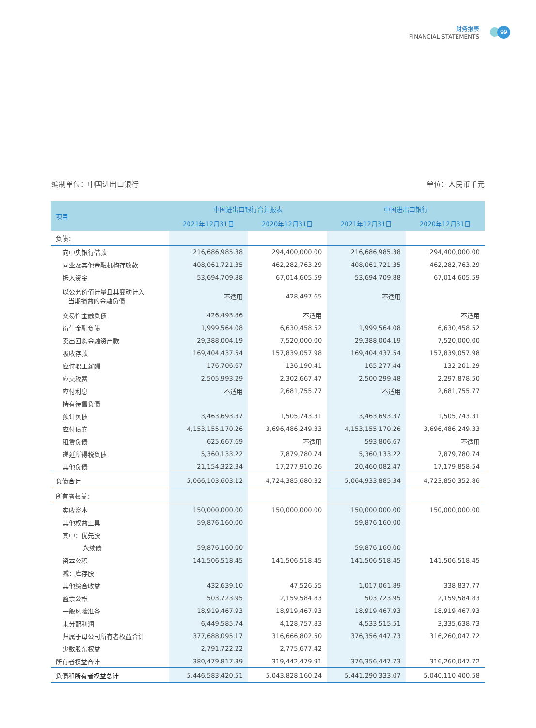财务报表
FINANCIAL STATEMENTS
99
编制单位：中国进出口银行 单位：人民币千元
| 项目 | 中国进出口银行合并报表 | | 中国进出口银行 | |
| --- | --- | --- | --- | --- |
| | 2021年12月31日 | 2020年12月31日 | 2021年12月31日 | 2020年12月31日 |
| 负债： | | | | |
| 向中央银行借款 | 216,686,985.38 | 294,400,000.00 | 216,686,985.38 | 294,400,000.00 |
| 同业及其他金融机构存放款 | 408,061,721.35 | 462,282,763.29 | 408,061,721.35 | 462,282,763.29 |
| 拆入资金 | 53,694,709.88 | 67,014,605.59 | 53,694,709.88 | 67,014,605.59 |
| 以公允价值计量且其变动计入 当期损益的金融负债 | 不适用 | 428,497.65 | 不适用 | |
| 交易性金融负债 | 426,493.86 | 不适用 | | 不适用 |
| 衍生金融负债 | 1,999,564.08 | 6,630,458.52 | 1,999,564.08 | 6,630,458.52 |
| 卖出回购金融资产款 | 29,388,004.19 | 7,520,000.00 | 29,388,004.19 | 7,520,000.00 |
| 吸收存款 | 169,404,437.54 | 157,839,057.98 | 169,404,437.54 | 157,839,057.98 |
| 应付职工薪酬 | 176,706.67 | 136,190.41 | 165,277.44 | 132,201.29 |
| 应交税费 | 2,505,993.29 | 2,302,667.47 | 2,500,299.48 | 2,297,878.50 |
| 应付利息 | 不适用 | 2,681,755.77 | 不适用 | 2,681,755.77 |
| 持有待售负债 | | | | |
| 预计负债 | 3,463,693.37 | 1,505,743.31 | 3,463,693.37 | 1,505,743.31 |
| 应付债券 | 4,153,155,170.26 | 3,696,486,249.33 | 4,153,155,170.26 | 3,696,486,249.33 |
| 租赁负债 | 625,667.69 | 不适用 | 593,806.67 | 不适用 |
| 递延所得税负债 | 5,360,133.22 | 7,879,780.74 | 5,360,133.22 | 7,879,780.74 |
| 其他负债 | 21,154,322.34 | 17,277,910.26 | 20,460,082.47 | 17,179,858.54 |
| 负债合计 | 5,066,103,603.12 | 4,724,385,680.32 | 5,064,933,885.34 | 4,723,850,352.86 |
| 所有者权益： | | | | |
| 实收资本 | 150,000,000.00 | 150,000,000.00 | 150,000,000.00 | 150,000,000.00 |
| 其他权益工具 | 59,876,160.00 | | 59,876,160.00 | |
| 其中：优先股 | | | | |
| 永续债 | 59,876,160.00 | | 59,876,160.00 | |
| 资本公积 | 141,506,518.45 | 141,506,518.45 | 141,506,518.45 | 141,506,518.45 |
| 减：库存股 | | | | |
| 其他综合收益 | 432,639.10 | -47,526.55 | 1,017,061.89 | 338,837.77 |
| 盈余公积 | 503,723.95 | 2,159,584.83 | 503,723.95 | 2,159,584.83 |
| 一般风险准备 | 18,919,467.93 | 18,919,467.93 | 18,919,467.93 | 18,919,467.93 |
| 未分配利润 | 6,449,585.74 | 4,128,757.83 | 4,533,515.51 | 3,335,638.73 |
| 归属于母公司所有者权益合计 | 377,688,095.17 | 316,666,802.50 | 376,356,447.73 | 316,260,047.72 |
| 少数股东权益 | 2,791,722.22 | 2,775,677.42 | | |
| 所有者权益合计 | 380,479,817.39 | 319,442,479.91 | 376,356,447.73 | 316,260,047.72 |
| 负债和所有者权益总计 | 5,446,583,420.51 | 5,043,828,160.24 | 5,441,290,333.07 | 5,040,110,400.58 |